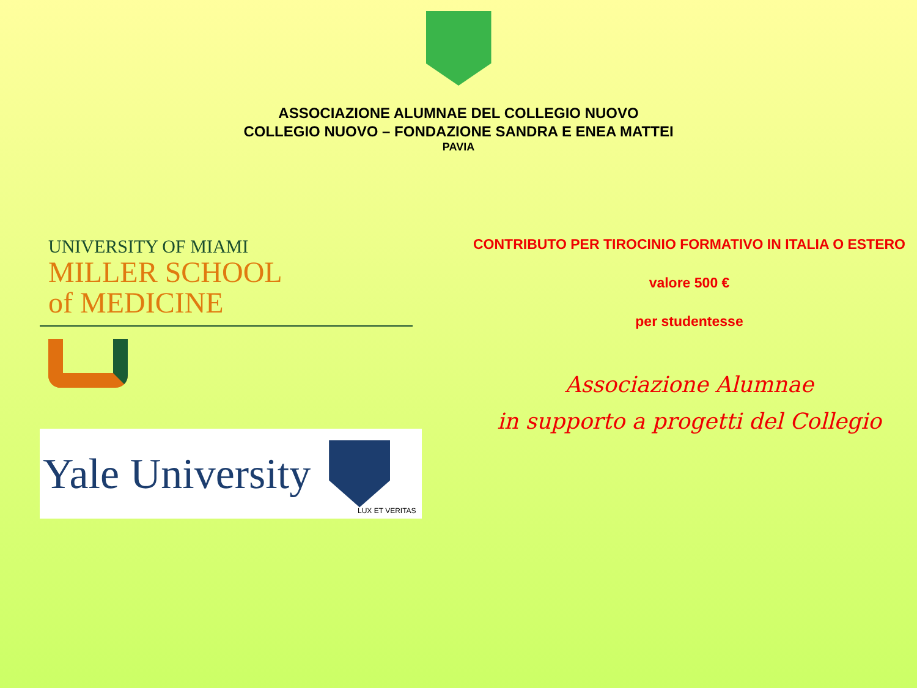ASSOCIAZIONE ALUMNAE DEL COLLEGIO NUOVO
COLLEGIO NUOVO – FONDAZIONE SANDRA E ENEA MATTEI
PAVIA
UNIVERSITY OF MIAMI
MILLER SCHOOL
of MEDICINE
Yale University
LUX ET VERITAS
CONTRIBUTO PER TIROCINIO FORMATIVO IN ITALIA O ESTERO
valore 500 €
per studentesse
Associazione Alumnae
in supporto a progetti del Collegio